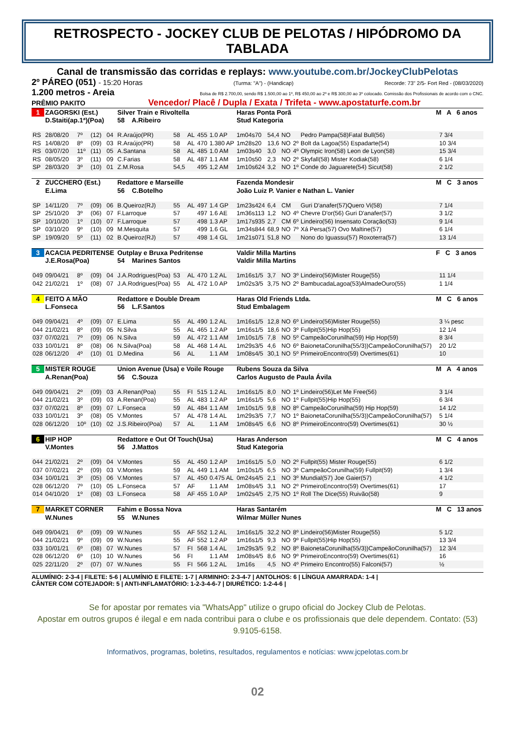RETROSPECTO - JOCKEY CLUB DE PELOTAS / HIPÓDROMO DA TABLADA
Canal de transmissão das corridas e replays: www.youtube.com.br/JockeyClubPelotas
2º PÁREO (051) - 15:20 Horas (Turma: "A") - (Handicap) Recorde: 73" 2/5- Fort Red - (08/03/2020)
1.200 metros - Areia Bolsa de R$ 2.700,00, sendo R$ 1.500,00 ao 1º, R$ 450,00 ao 2º e R$ 300,00 ao 3º colocado. Comissão dos Profissionais de acordo com o CNC.
PRÊMIO PAKITO Vencedor/ Placê / Dupla / Exata / Trifeta - www.apostaturfe.com.br
| 1 | ZAGORSKI (Est.) | | | | Silver Train e Rivoltella | | | | | Haras Ponta Porã | | | | | M A 6 anos | |
| | D.Staiti(ap.1ª)(Poa) | | | | 58 A.Ribeiro | | | | | Stud Kategoria | | | | | | |
| RS | 28/08/20 | 7º | (12) | 04 | R.Araújo(PR) | 58 | AL | 455 | 1.0 AP | 1m04s70 | 54,4 | NO | | Pedro Pampa(58)Fatal Bull(56) | | 7 3/4 |
| RS | 14/08/20 | 8º | (09) | 03 | R.Araújo(PR) | 58 | AL | 470 | 1.380 AP | 1m28s20 | 13,6 | NO | 2º | Bolt da Lagoa(55) Espadarte(54) | | 10 3/4 |
| RS | 03/07/20 | 11º | (11) | 05 | A.Santana | 58 | AL | 485 | 1.0 AM | 1m03s40 | 3,0 | NO | 4º | Olympic Iron(58) Leon de Lyon(58) | | 15 3/4 |
| RS | 08/05/20 | 3º | (11) | 09 | C.Farias | 58 | AL | 487 | 1.1 AM | 1m10s50 | 2,3 | NO | 2º | Skyfall(58) Mister Kodiak(58) | | 6 1/4 |
| SP | 28/03/20 | 3º | (10) | 01 | Z.M.Rosa | 54,5 | | 495 | 1,2 AM | 1m10s624 | 3,2 | NO | 1º | Conde do Jaguarete(54) Sicut(58) | | 2 1/2 |
| 2 | ZUCCHERO (Est.) | | | | Redattore e Marseille | | | | | Fazenda Mondesir | | | | | M C 3 anos | |
| | E.Lima | | | | 56 C.Botelho | | | | | João Luiz P. Vanier e Nathan L. Vanier | | | | | | |
| SP | 14/11/20 | 7º | (09) | 06 | B.Queiroz(RJ) | 55 | AL | 497 | 1.4 GP | 1m23s424 | 6,4 | CM | | Guri D'anafer(57)Quero Vi(58) | | 7 1/4 |
| SP | 25/10/20 | 3º | (06) | 07 | F.Larroque | 57 | | 497 | 1.6 AE | 1m36s113 | 1,2 | NO | 4º | Chevre D'or(56) Guri D'anafer(57) | | 3 1/2 |
| SP | 10/10/20 | 1º | (10) | 07 | F.Larroque | 57 | | 498 | 1.3 AP | 1m17s935 | 2,7 | CM | 6º | Lindeiro(56) Insensato Coração(53) | | 9 1/4 |
| SP | 03/10/20 | 9º | (10) | 09 | M.Mesquita | 57 | | 499 | 1.6 GL | 1m34s844 | 68,9 | NO | 7º | Xá Persa(57) Ovo Maltine(57) | | 6 1/4 |
| SP | 19/09/20 | 5º | (11) | 02 | B.Queiroz(RJ) | 57 | | 498 | 1.4 GL | 1m21s071 | 51,8 | NO | | Nono do Iguassu(57) Roxoterra(57) | | 13 1/4 |
| 3 | ACACIA PEDRITENSE | | | | Outplay e Bruxa Pedritense | | | | | Valdir Milla Martins | | | | | F C 3 anos | |
| | J.E.Rosa(Poa) | | | | 54 Marines Santos | | | | | Valdir Milla Martins | | | | | | |
| 049 | 09/04/21 | 8º | (09) | 04 | J.A.Rodrigues(Poa) | 53 | AL | 470 | 1.2 AL | 1m16s1/5 | 3,7 | NO | 3º | Lindeiro(56)Mister Rouge(55) | | 11 1/4 |
| 042 | 21/02/21 | 1º | (08) | 07 | J.A.Rodrigues(Poa) | 55 | AL | 472 | 1.0 AP | 1m02s3/5 | 3,75 | NO | 2º | BambucadaLagoa(53)AlmadeOuro(55) | | 1 1/4 |
| 4 | FEITO A MÃO | | | | Redattore e Double Dream | | | | | Haras Old Friends Ltda. | | | | | M C 6 anos | |
| | L.Fonseca | | | | 56 L.F.Santos | | | | | Stud Embalagem | | | | | | |
| 049 | 09/04/21 | 4º | (09) | 07 | E.Lima | 55 | AL | 490 | 1.2 AL | 1m16s1/5 | 12,8 | NO | 6º | Lindeiro(56)Mister Rouge(55) | | 3 ¼ pesc |
| 044 | 21/02/21 | 8º | (09) | 05 | N.Silva | 55 | AL | 465 | 1.2 AP | 1m16s1/5 | 18,6 | NO | 3º | Fullpit(55)Hip Hop(55) | | 12 1/4 |
| 037 | 07/02/21 | 7º | (09) | 06 | N.Silva | 59 | AL | 472 | 1.1 AM | 1m10s1/5 | 7,8 | NO | 5º | CampeãoCorunilha(59) Hip Hop(59) | | 8 3/4 |
| 033 | 10/01/21 | 8º | (08) | 06 | N.Silva(Poa) | 58 | AL | 468 | 1.4 AL | 1m29s3/5 | 4,6 | NO | 6º | BaionetaCorunilha(55/3))CampeãoCorunilha(57) | | 20 1/2 |
| 028 | 06/12/20 | 4º | (10) | 01 | D.Medina | 56 | AL | | 1.1 AM | 1m08s4/5 | 30,1 | NO | 5º | PrimeiroEncontro(59) Overtimes(61) | | 10 |
| 5 | MISTER ROUGE | | | | Union Avenue (Usa) e Voile Rouge | | | | | Rubens Souza da Silva | | | | | M A 4 anos | |
| | A.Renan(Poa) | | | | 56 C.Souza | | | | | Carlos Augusto de Paula Ávila | | | | | | |
| 049 | 09/04/21 | 2º | (09) | 03 | A.Renan(Poa) | 55 | FI | 515 | 1.2 AL | 1m16s1/5 | 8,0 | NO | 1º | Lindeiro(56)Let Me Free(56) | | 3 1/4 |
| 044 | 21/02/21 | 3º | (09) | 03 | A.Renan(Poa) | 55 | AL | 483 | 1.2 AP | 1m16s1/5 | 5,6 | NO | 1º | Fullpit(55)Hip Hop(55) | | 6 3/4 |
| 037 | 07/02/21 | 8º | (09) | 07 | L.Fonseca | 59 | AL | 484 | 1.1 AM | 1m10s1/5 | 9,8 | NO | 8º | CampeãoCorunilha(59) Hip Hop(59) | | 14 1/2 |
| 033 | 10/01/21 | 3º | (08) | 05 | V.Montes | 57 | AL | 478 | 1.4 AL | 1m29s3/5 | 7,7 | NO | 1º | BaionetaCorunilha(55/3))CampeãoCorunilha(57) | | 5 1/4 |
| 028 | 06/12/20 | 10º | (10) | 02 | J.S.Ribeiro(Poa) | 57 | AL | | 1.1 AM | 1m08s4/5 | 6,6 | NO | 8º | PrimeiroEncontro(59) Overtimes(61) | | 30 ½ |
| 6 | HIP HOP | | | | Redattore e Out Of Touch(Usa) | | | | | Haras Anderson | | | | | M C 4 anos | |
| | V.Montes | | | | 56 J.Mattos | | | | | Stud Kategoria | | | | | | |
| 044 | 21/02/21 | 2º | (09) | 04 | V.Montes | 55 | AL | 450 | 1.2 AP | 1m16s1/5 | 5,0 | NO | 2º | Fullpit(55) Mister Rouge(55) | | 6 1/2 |
| 037 | 07/02/21 | 2º | (09) | 03 | V.Montes | 59 | AL | 449 | 1.1 AM | 1m10s1/5 | 6,5 | NO | 3º | CampeãoCorunilha(59) Fullpit(59) | | 1 3/4 |
| 034 | 10/01/21 | 3º | (05) | 06 | V.Montes | 57 | AL | 450 | 0.475 AL | 0m24s4/5 | 2,1 | NO | 3º | Mundial(57) Joe Gaier(57) | | 4 1/2 |
| 028 | 06/12/20 | 7º | (10) | 05 | L.Fonseca | 57 | AF | | 1.1 AM | 1m08s4/5 | 3,1 | NO | 2º | PrimeiroEncontro(59) Overtimes(61) | | 17 |
| 014 | 04/10/20 | 1º | (08) | 03 | L.Fonseca | 58 | AF | 455 | 1.0 AP | 1m02s4/5 | 2,75 | NO | 1º | Roll The Dice(55) Ruivão(58) | | 9 |
| 7 | MARKET CORNER | | | | Fahim e Bossa Nova | | | | | Haras Santarém | | | | | M C 13 anos | |
| | W.Nunes | | | | 55 W.Nunes | | | | | Wilmar Müller Nunes | | | | | | |
| 049 | 09/04/21 | 6º | (09) | 09 | W.Nunes | 55 | AF | 552 | 1.2 AL | 1m16s1/5 | 32,2 | NO | 8º | Lindeiro(56)Mister Rouge(55) | | 5 1/2 |
| 044 | 21/02/21 | 9º | (09) | 09 | W.Nunes | 55 | AF | 552 | 1.2 AP | 1m16s1/5 | 9,3 | NO | 9º | Fullpit(55)Hip Hop(55) | | 13 3/4 |
| 033 | 10/01/21 | 6º | (08) | 07 | W.Nunes | 57 | FI | 568 | 1.4 AL | 1m29s3/5 | 9,2 | NO | 8º | BaionetaCorunilha(55/3))CampeãoCorunilha(57) | | 12 3/4 |
| 028 | 06/12/20 | 6º | (10) | 10 | W.Nunes | 56 | FI | | 1.1 AM | 1m08s4/5 | 8,6 | NO | 9º | PrimeiroEncontro(59) Overtimes(61) | | 16 |
| 025 | 22/11/20 | 2º | (07) | 07 | W.Nunes | 55 | FI | 566 | 1.2 AL | 1m16s | 4,5 | NO | 4º | Primeiro Encontro(55) Falconi(57) | | ½ |
ALUMÍNIO: 2-3-4 | FILETE: 5-6 | ALUMÍNIO E FILETE: 1-7 | ARMINHO: 2-3-4-7 | ANTOLHOS: 6 | LÍNGUA AMARRADA: 1-4 |
CÂNTER COM COTEJADOR: 5 | ANTI-INFLAMATÓRIO: 1-2-3-4-6-7 | DIURÉTICO: 1-2-4-6 |
Se for apostar por remates via "WhatsApp" utilize o grupo oficial do Jockey Club de Pelotas.
Apostar em outros grupos é ilegal e em nada contribui para o clube e os profissionais que dele dependem. Contato: (53) 9.9105-6158.
Informativos, programas, boletins, resultados, regulamentos e notícias: www.jcpelotas.com.br
02